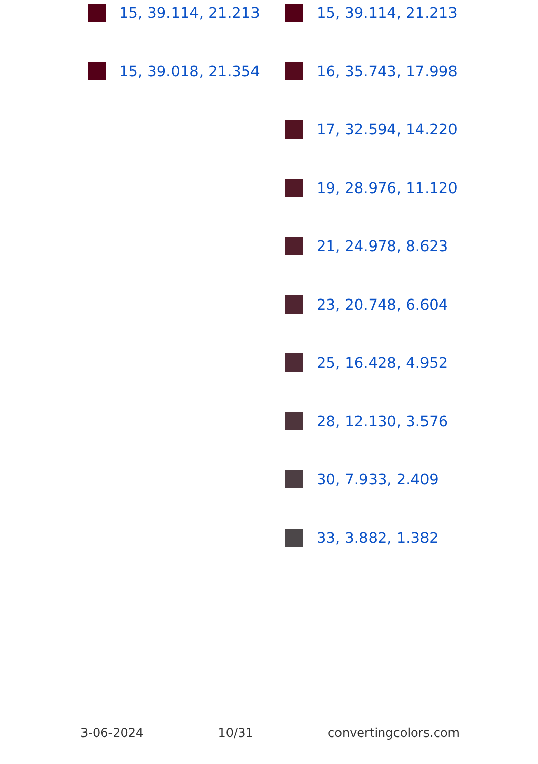15, 39.114, 21.213
15, 39.018, 21.354
15, 39.114, 21.213
16, 35.743, 17.998
17, 32.594, 14.220
19, 28.976, 11.120
21, 24.978, 8.623
23, 20.748, 6.604
25, 16.428, 4.952
28, 12.130, 3.576
30, 7.933, 2.409
33, 3.882, 1.382
3-06-2024 10/31 convertingcolors.com